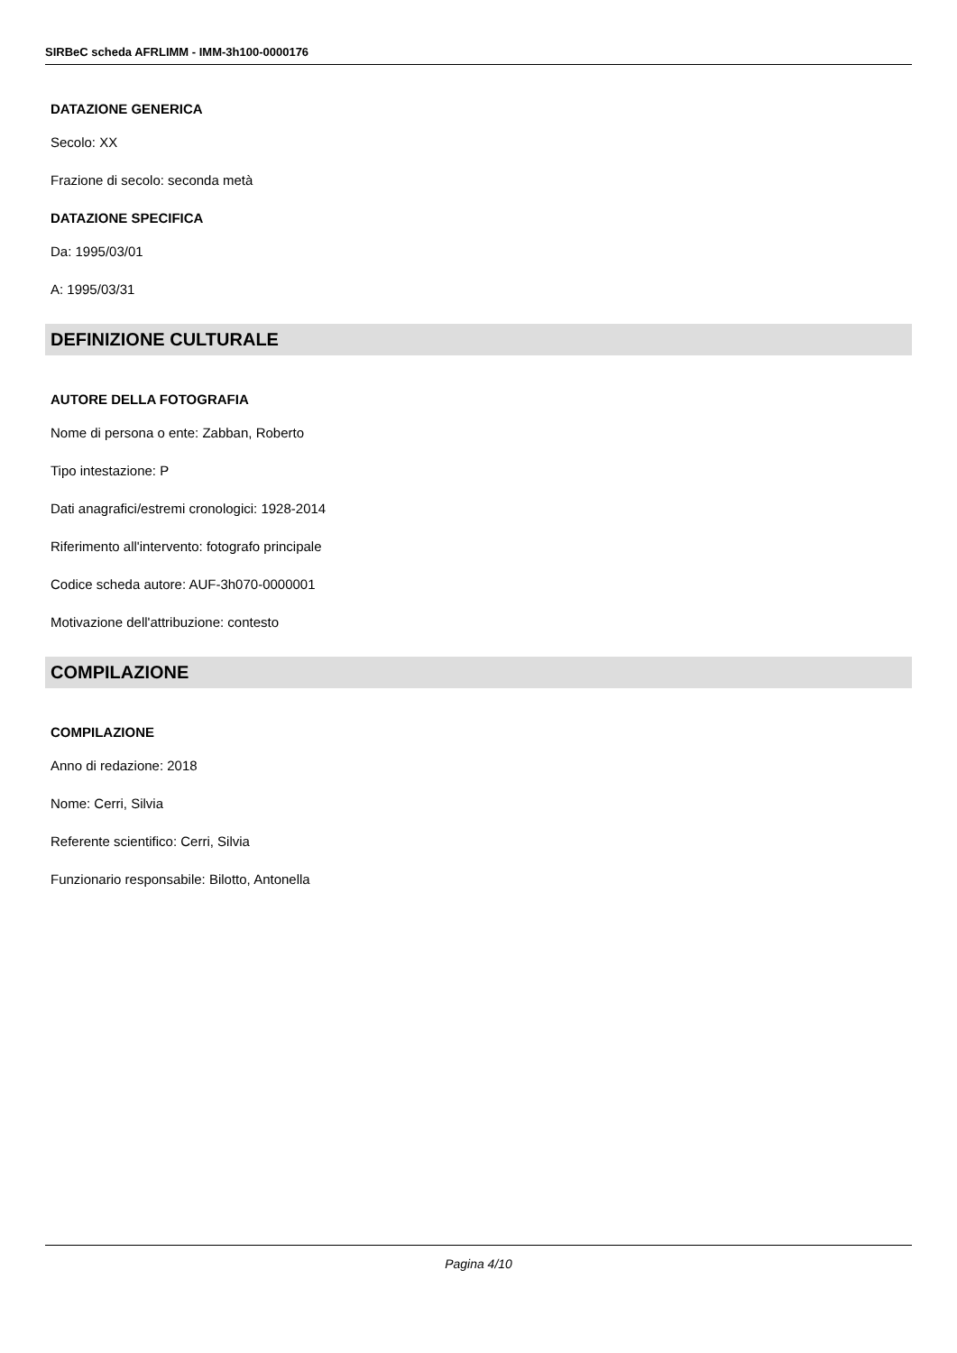SIRBeC scheda AFRLIMM - IMM-3h100-0000176
DATAZIONE GENERICA
Secolo: XX
Frazione di secolo: seconda metà
DATAZIONE SPECIFICA
Da: 1995/03/01
A: 1995/03/31
DEFINIZIONE CULTURALE
AUTORE DELLA FOTOGRAFIA
Nome di persona o ente: Zabban, Roberto
Tipo intestazione: P
Dati anagrafici/estremi cronologici: 1928-2014
Riferimento all'intervento: fotografo principale
Codice scheda autore: AUF-3h070-0000001
Motivazione dell'attribuzione: contesto
COMPILAZIONE
COMPILAZIONE
Anno di redazione: 2018
Nome: Cerri, Silvia
Referente scientifico: Cerri, Silvia
Funzionario responsabile: Bilotto, Antonella
Pagina 4/10